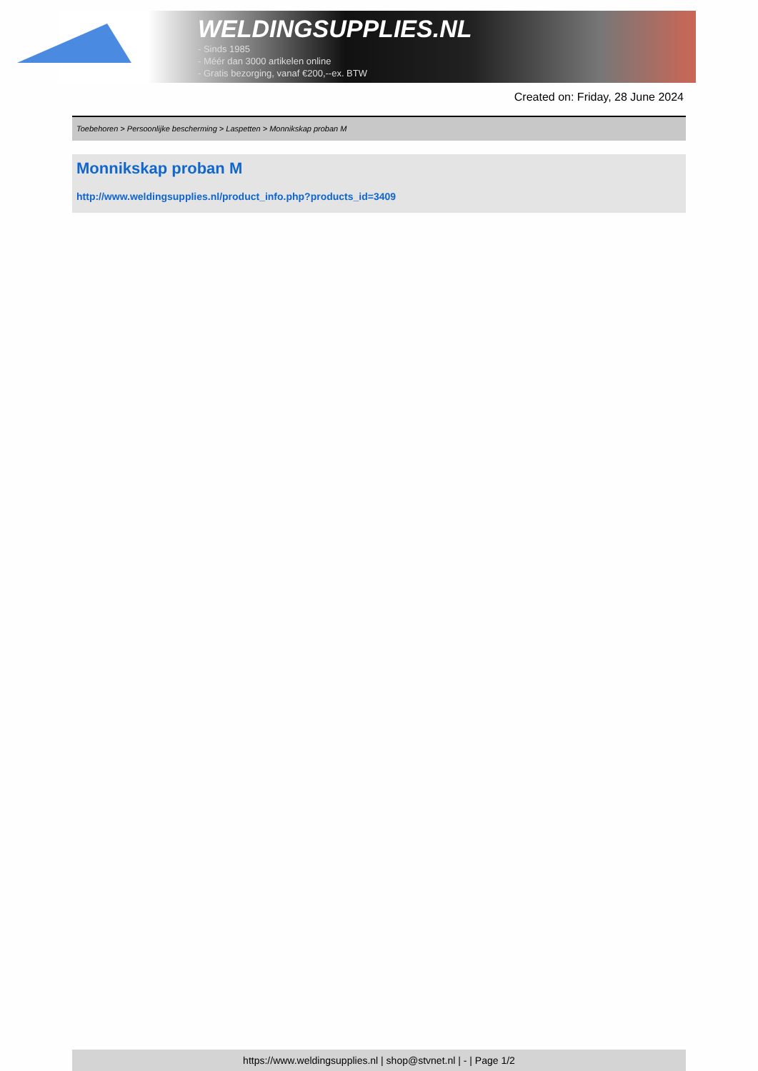WELDINGSUPPLIES.NL
- Sinds 1985
- Méér dan 3000 artikelen online
- Gratis bezorging, vanaf €200,--ex. BTW
Created on: Friday, 28 June 2024
Toebehoren > Persoonlijke bescherming > Laspetten > Monnikskap proban M
Monnikskap proban M
http://www.weldingsupplies.nl/product_info.php?products_id=3409
https://www.weldingsupplies.nl | shop@stvnet.nl | - | Page 1/2